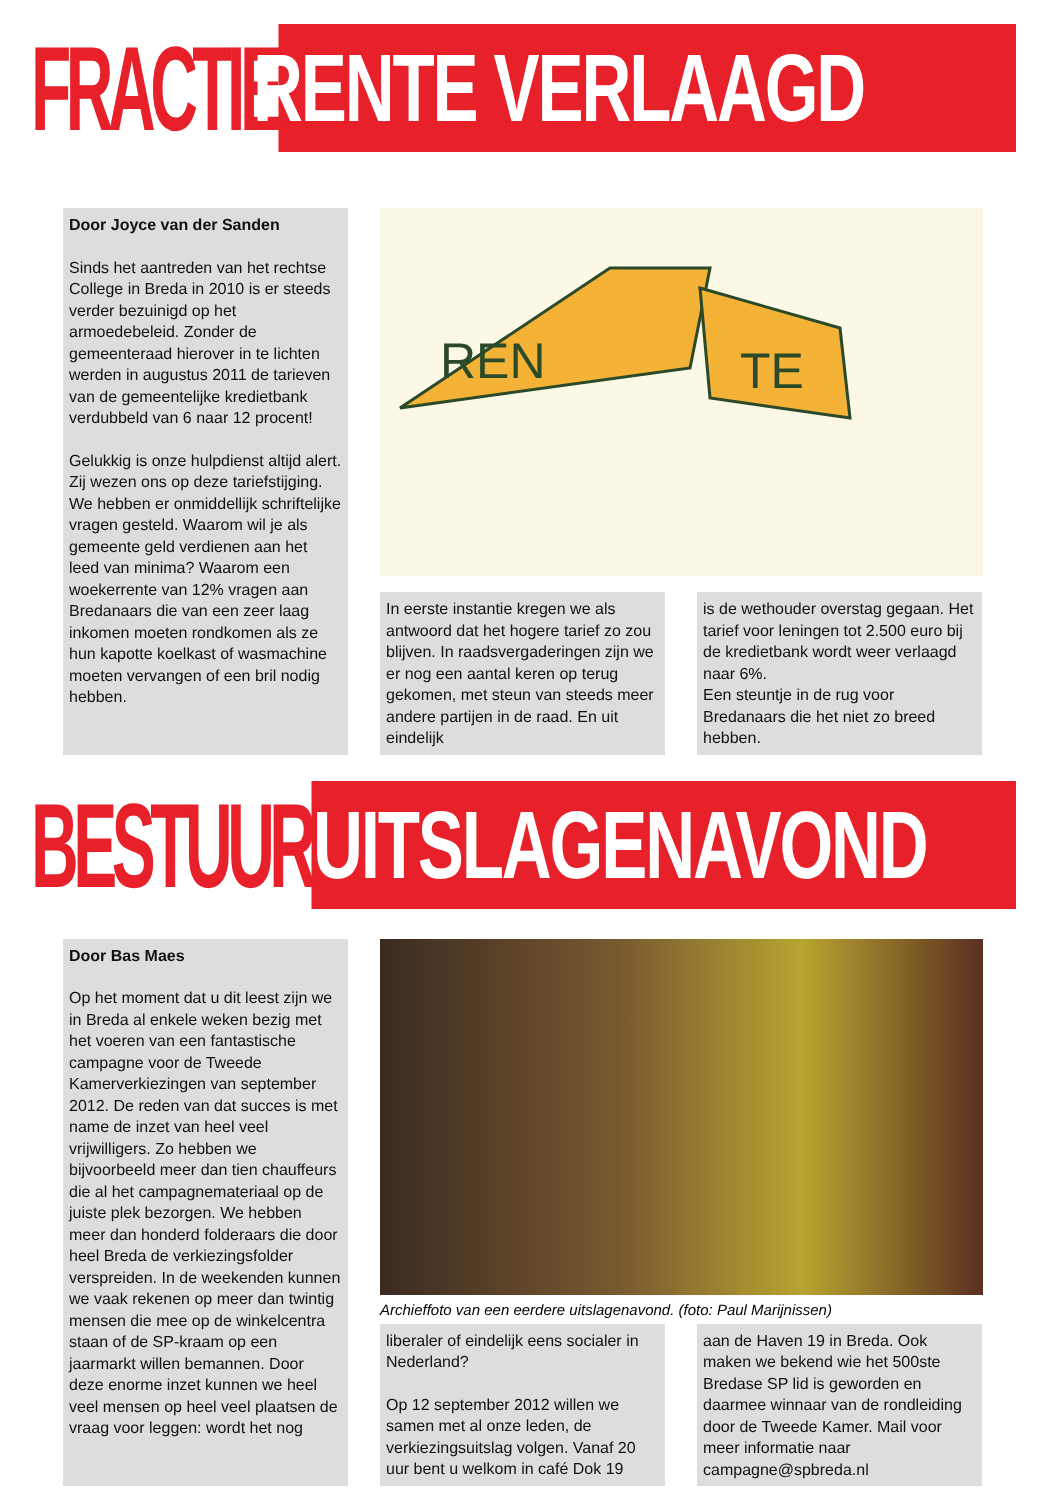FRACTIE
RENTE VERLAAGD
Door Joyce van der Sanden
Sinds het aantreden van het rechtse College in Breda in 2010 is er steeds verder bezuinigd op het armoedebeleid. Zonder de gemeenteraad hierover in te lichten werden in augustus 2011 de tarieven van de gemeentelijke kredietbank verdubbeld van 6 naar 12 procent!
Gelukkig is onze hulpdienst altijd alert. Zij wezen ons op deze tariefstijging. We hebben er onmiddellijk schriftelijke vragen gesteld. Waarom wil je als gemeente geld verdienen aan het leed van minima? Waarom een woekerrente van 12% vragen aan Bredanaars die van een zeer laag inkomen moeten rondkomen als ze hun kapotte koelkast of wasmachine moeten vervangen of een bril nodig hebben.
REN
TE
In eerste instantie kregen we als antwoord dat het hogere tarief zo zou blijven. In raadsvergaderingen zijn we er nog een aantal keren op terug gekomen, met steun van steeds meer andere partijen in de raad. En uit eindelijk
is de wethouder overstag gegaan. Het tarief voor leningen tot 2.500 euro bij de kredietbank wordt weer verlaagd naar 6%.
Een steuntje in de rug voor Bredanaars die het niet zo breed hebben.
BESTUUR
UITSLAGENAVOND
Door Bas Maes
Op het moment dat u dit leest zijn we in Breda al enkele weken bezig met het voeren van een fantastische campagne voor de Tweede Kamerverkiezingen van september 2012. De reden van dat succes is met name de inzet van heel veel vrijwilligers. Zo hebben we bijvoorbeeld meer dan tien chauffeurs die al het campagnemateriaal op de juiste plek bezorgen. We hebben meer dan honderd folderaars die door heel Breda de verkiezingsfolder verspreiden. In de weekenden kunnen we vaak rekenen op meer dan twintig mensen die mee op de winkelcentra staan of de SP-kraam op een jaarmarkt willen bemannen. Door deze enorme inzet kunnen we heel veel mensen op heel veel plaatsen de vraag voor leggen: wordt het nog
Archieffoto van een eerdere uitslagenavond. (foto: Paul Marijnissen)
liberaler of eindelijk eens socialer in Nederland?
Op 12 september 2012 willen we samen met al onze leden, de verkiezingsuitslag volgen. Vanaf 20 uur bent u welkom in café Dok 19
aan de Haven 19 in Breda. Ook maken we bekend wie het 500ste Bredase SP lid is geworden en daarmee winnaar van de rondleiding door de Tweede Kamer. Mail voor meer informatie naar campagne@spbreda.nl